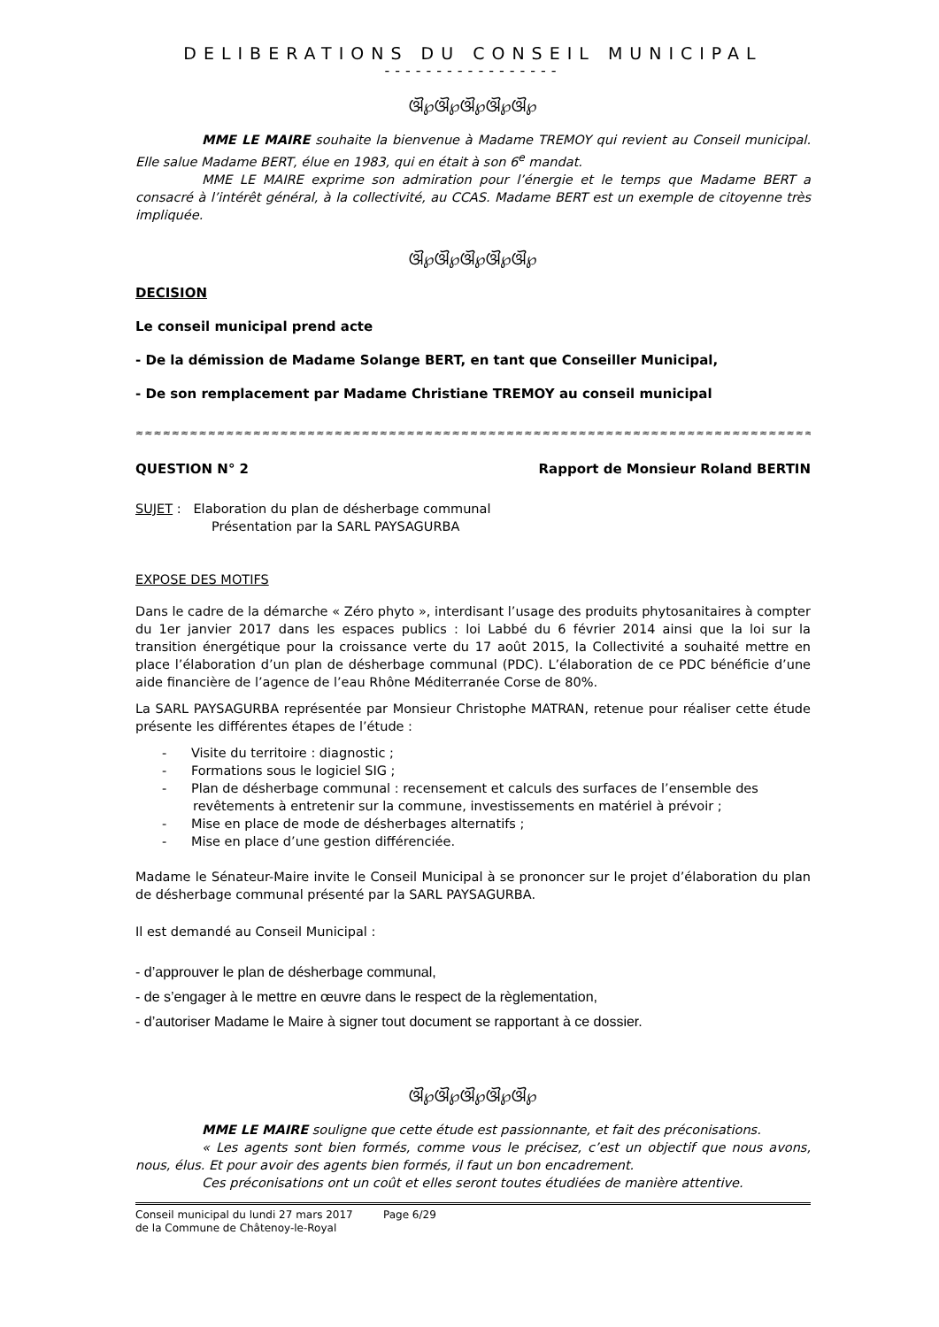DELIBERATIONS DU CONSEIL MUNICIPAL
-----------------
ଔ℘ଔ℘ଔ℘ଔ℘ଔ℘
MME LE MAIRE souhaite la bienvenue à Madame TREMOY qui revient au Conseil municipal. Elle salue Madame BERT, élue en 1983, qui en était à son 6<sup>e</sup> mandat.
MME LE MAIRE exprime son admiration pour l’énergie et le temps que Madame BERT a consacré à l’intérêt général, à la collectivité, au CCAS. Madame BERT est un exemple de citoyenne très impliquée.
ଔ℘ଔ℘ଔ℘ଔ℘ଔ℘
DECISION
Le conseil municipal prend acte
- De la démission de Madame Solange BERT, en tant que Conseiller Municipal,
- De son remplacement par Madame Christiane TREMOY au conseil municipal
≈≈≈≈≈≈≈≈≈≈≈≈≈≈≈≈≈≈≈≈≈≈≈≈≈≈≈≈≈≈≈≈≈≈≈≈≈≈≈≈≈≈≈≈≈≈≈≈≈≈≈≈≈≈≈≈≈≈≈≈≈≈≈≈≈≈≈≈≈≈≈≈≈≈≈≈≈≈≈≈≈≈≈≈≈≈≈≈≈≈≈
QUESTION N° 2 Rapport de Monsieur Roland BERTIN
SUJET : Elaboration du plan de désherbage communal
Présentation par la SARL PAYSAGURBA
EXPOSE DES MOTIFS
Dans le cadre de la démarche « Zéro phyto », interdisant l’usage des produits phytosanitaires à compter du 1er janvier 2017 dans les espaces publics : loi Labbé du 6 février 2014 ainsi que la loi sur la transition énergétique pour la croissance verte du 17 août 2015, la Collectivité a souhaité mettre en place l’élaboration d’un plan de désherbage communal (PDC). L’élaboration de ce PDC bénéficie d’une aide financière de l’agence de l’eau Rhône Méditerranée Corse de 80%.
La SARL PAYSAGURBA représentée par Monsieur Christophe MATRAN, retenue pour réaliser cette étude présente les différentes étapes de l’étude :
- Visite du territoire : diagnostic ;
- Formations sous le logiciel SIG ;
- Plan de désherbage communal : recensement et calculs des surfaces de l’ensemble des revêtements à entretenir sur la commune, investissements en matériel à prévoir ;
- Mise en place de mode de désherbages alternatifs ;
- Mise en place d’une gestion différenciée.
Madame le Sénateur-Maire invite le Conseil Municipal à se prononcer sur le projet d’élaboration du plan de désherbage communal présenté par la SARL PAYSAGURBA.
Il est demandé au Conseil Municipal :
- d’approuver le plan de désherbage communal,
- de s’engager à le mettre en œuvre dans le respect de la règlementation,
- d’autoriser Madame le Maire à signer tout document se rapportant à ce dossier.
ଔ℘ଔ℘ଔ℘ଔ℘ଔ℘
MME LE MAIRE souligne que cette étude est passionnante, et fait des préconisations.
« Les agents sont bien formés, comme vous le précisez, c’est un objectif que nous avons, nous, élus. Et pour avoir des agents bien formés, il faut un bon encadrement.
Ces préconisations ont un coût et elles seront toutes étudiées de manière attentive.
Conseil municipal du lundi 27 mars 2017
de la Commune de Châtenoy-le-Royal
Page 6/29